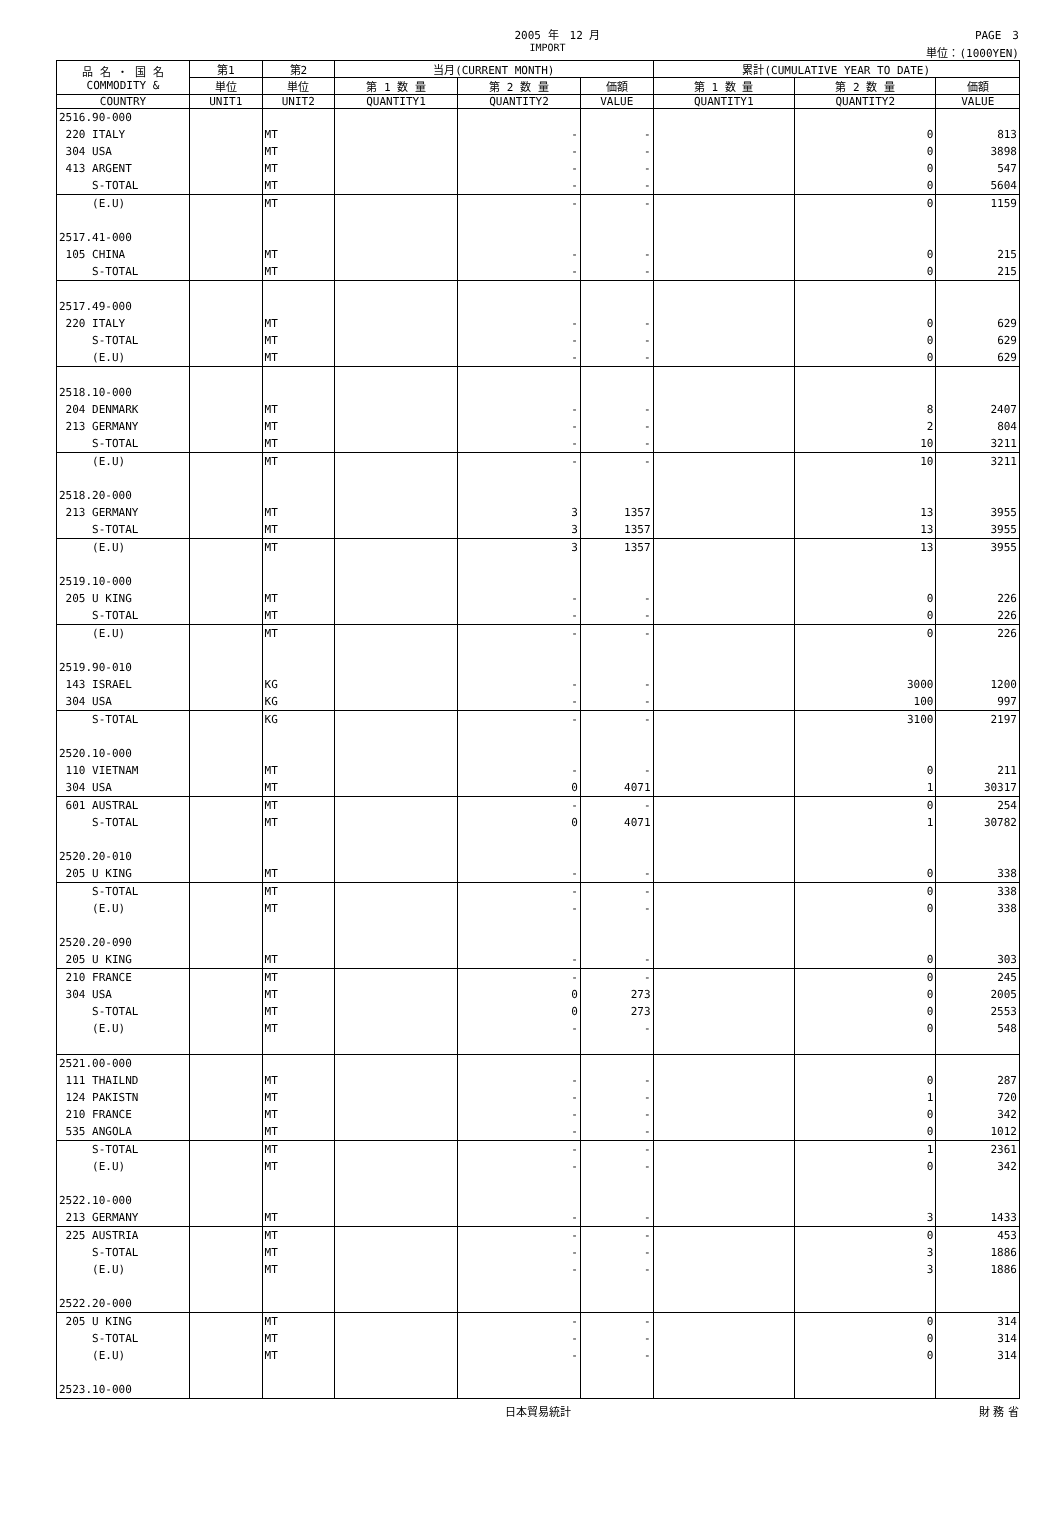2005 年　12 月
PAGE　3
IMPORT
単位：(1000YEN)
| 品 名 ・ 国 名 COMMODITY & | 第1 | 第2 | 当月(CURRENT MONTH) | | | 累計(CUMULATIVE YEAR TO DATE) | | |
| --- | --- | --- | --- | --- | --- | --- | --- | --- |
| | 単位 | 単位 | 第 1 数 量 | 第 2 数 量 | 価額 | 第 1 数 量 | 第 2 数 量 | 価額 |
| COUNTRY | UNIT1 | UNIT2 | QUANTITY1 | QUANTITY2 | VALUE | QUANTITY1 | QUANTITY2 | VALUE |
| 2516.90-000 | | | | | | | | |
| 220 ITALY | | MT | | - | - | | 0 | 813 |
| 304 USA | | MT | | - | - | | 0 | 3898 |
| 413 ARGENT | | MT | | - | - | | 0 | 547 |
| S-TOTAL | | MT | | - | - | | 0 | 5604 |
| (E.U) | | MT | | - | - | | 0 | 1159 |
| 2517.41-000 | | | | | | | | |
| 105 CHINA | | MT | | - | - | | 0 | 215 |
| S-TOTAL | | MT | | - | - | | 0 | 215 |
| 2517.49-000 | | | | | | | | |
| 220 ITALY | | MT | | - | - | | 0 | 629 |
| S-TOTAL | | MT | | - | - | | 0 | 629 |
| (E.U) | | MT | | - | - | | 0 | 629 |
| 2518.10-000 | | | | | | | | |
| 204 DENMARK | | MT | | - | - | | 8 | 2407 |
| 213 GERMANY | | MT | | - | - | | 2 | 804 |
| S-TOTAL | | MT | | - | - | | 10 | 3211 |
| (E.U) | | MT | | - | - | | 10 | 3211 |
| 2518.20-000 | | | | | | | | |
| 213 GERMANY | | MT | | 3 | 1357 | | 13 | 3955 |
| S-TOTAL | | MT | | 3 | 1357 | | 13 | 3955 |
| (E.U) | | MT | | 3 | 1357 | | 13 | 3955 |
| 2519.10-000 | | | | | | | | |
| 205 U KING | | MT | | - | - | | 0 | 226 |
| S-TOTAL | | MT | | - | - | | 0 | 226 |
| (E.U) | | MT | | - | - | | 0 | 226 |
| 2519.90-010 | | | | | | | | |
| 143 ISRAEL | | KG | | - | - | | 3000 | 1200 |
| 304 USA | | KG | | - | - | | 100 | 997 |
| S-TOTAL | | KG | | - | - | | 3100 | 2197 |
| 2520.10-000 | | | | | | | | |
| 110 VIETNAM | | MT | | - | - | | 0 | 211 |
| 304 USA | | MT | | 0 | 4071 | | 1 | 30317 |
| 601 AUSTRAL | | MT | | - | - | | 0 | 254 |
| S-TOTAL | | MT | | 0 | 4071 | | 1 | 30782 |
| 2520.20-010 | | | | | | | | |
| 205 U KING | | MT | | - | - | | 0 | 338 |
| S-TOTAL | | MT | | - | - | | 0 | 338 |
| (E.U) | | MT | | - | - | | 0 | 338 |
| 2520.20-090 | | | | | | | | |
| 205 U KING | | MT | | - | - | | 0 | 303 |
| 210 FRANCE | | MT | | - | - | | 0 | 245 |
| 304 USA | | MT | | 0 | 273 | | 0 | 2005 |
| S-TOTAL | | MT | | 0 | 273 | | 0 | 2553 |
| (E.U) | | MT | | - | - | | 0 | 548 |
| 2521.00-000 | | | | | | | | |
| 111 THAILND | | MT | | - | - | | 0 | 287 |
| 124 PAKISTN | | MT | | - | - | | 1 | 720 |
| 210 FRANCE | | MT | | - | - | | 0 | 342 |
| 535 ANGOLA | | MT | | - | - | | 0 | 1012 |
| S-TOTAL | | MT | | - | - | | 1 | 2361 |
| (E.U) | | MT | | - | - | | 0 | 342 |
| 2522.10-000 | | | | | | | | |
| 213 GERMANY | | MT | | - | - | | 3 | 1433 |
| 225 AUSTRIA | | MT | | - | - | | 0 | 453 |
| S-TOTAL | | MT | | - | - | | 3 | 1886 |
| (E.U) | | MT | | - | - | | 3 | 1886 |
| 2522.20-000 | | | | | | | | |
| 205 U KING | | MT | | - | - | | 0 | 314 |
| S-TOTAL | | MT | | - | - | | 0 | 314 |
| (E.U) | | MT | | - | - | | 0 | 314 |
| 2523.10-000 | | | | | | | | |
日本貿易統計
財 務 省